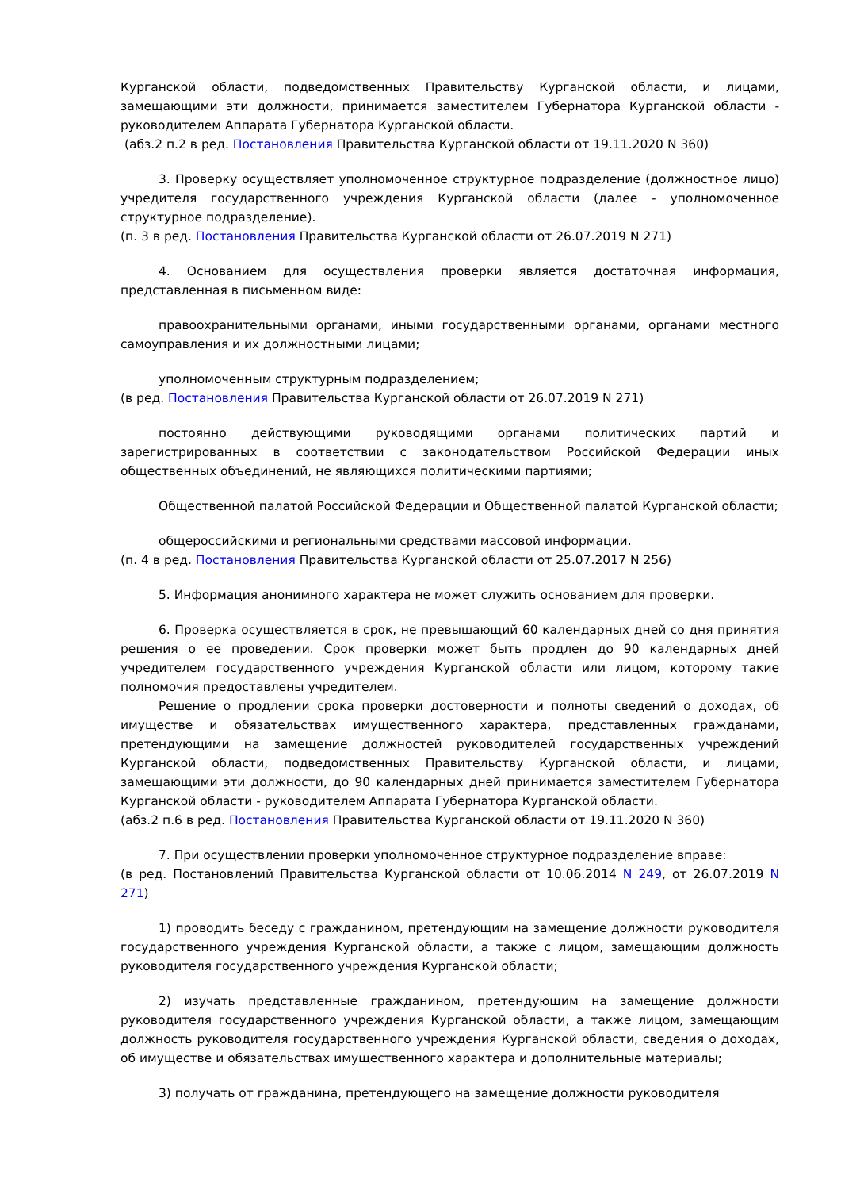Курганской области, подведомственных Правительству Курганской области, и лицами, замещающими эти должности, принимается заместителем Губернатора Курганской области - руководителем Аппарата Губернатора Курганской области.
(абз.2 п.2 в ред. Постановления Правительства Курганской области от 19.11.2020 N 360)
3. Проверку осуществляет уполномоченное структурное подразделение (должностное лицо) учредителя государственного учреждения Курганской области (далее - уполномоченное структурное подразделение).
(п. 3 в ред. Постановления Правительства Курганской области от 26.07.2019 N 271)
4. Основанием для осуществления проверки является достаточная информация, представленная в письменном виде:
правоохранительными органами, иными государственными органами, органами местного самоуправления и их должностными лицами;
уполномоченным структурным подразделением;
(в ред. Постановления Правительства Курганской области от 26.07.2019 N 271)
постоянно действующими руководящими органами политических партий и зарегистрированных в соответствии с законодательством Российской Федерации иных общественных объединений, не являющихся политическими партиями;
Общественной палатой Российской Федерации и Общественной палатой Курганской области;
общероссийскими и региональными средствами массовой информации.
(п. 4 в ред. Постановления Правительства Курганской области от 25.07.2017 N 256)
5. Информация анонимного характера не может служить основанием для проверки.
6. Проверка осуществляется в срок, не превышающий 60 календарных дней со дня принятия решения о ее проведении. Срок проверки может быть продлен до 90 календарных дней учредителем государственного учреждения Курганской области или лицом, которому такие полномочия предоставлены учредителем.
Решение о продлении срока проверки достоверности и полноты сведений о доходах, об имуществе и обязательствах имущественного характера, представленных гражданами, претендующими на замещение должностей руководителей государственных учреждений Курганской области, подведомственных Правительству Курганской области, и лицами, замещающими эти должности, до 90 календарных дней принимается заместителем Губернатора Курганской области - руководителем Аппарата Губернатора Курганской области.
(абз.2 п.6 в ред. Постановления Правительства Курганской области от 19.11.2020 N 360)
7. При осуществлении проверки уполномоченное структурное подразделение вправе:
(в ред. Постановлений Правительства Курганской области от 10.06.2014 N 249, от 26.07.2019 N 271)
1) проводить беседу с гражданином, претендующим на замещение должности руководителя государственного учреждения Курганской области, а также с лицом, замещающим должность руководителя государственного учреждения Курганской области;
2) изучать представленные гражданином, претендующим на замещение должности руководителя государственного учреждения Курганской области, а также лицом, замещающим должность руководителя государственного учреждения Курганской области, сведения о доходах, об имуществе и обязательствах имущественного характера и дополнительные материалы;
3) получать от гражданина, претендующего на замещение должности руководителя